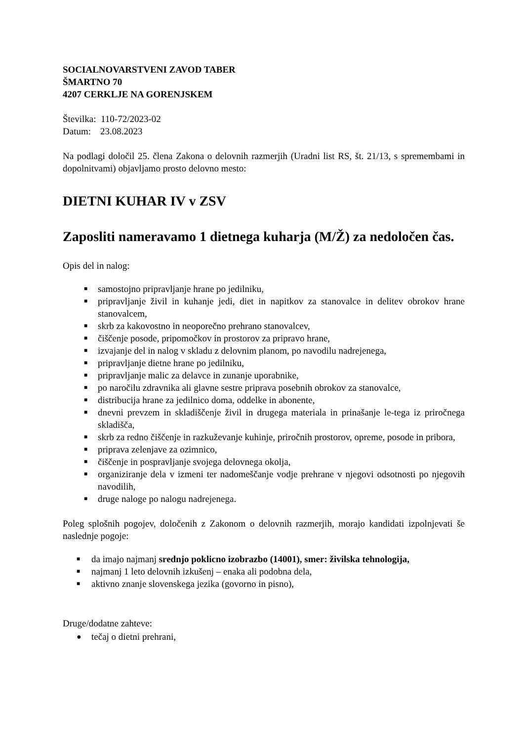SOCIALNOVARSTVENI ZAVOD TABER
ŠMARTNO 70
4207 CERKLJE NA GORENJSKEM
Številka: 110-72/2023-02
Datum: 23.08.2023
Na podlagi določil 25. člena Zakona o delovnih razmerjih (Uradni list RS, št. 21/13, s spremembami in dopolnitvami) objavljamo prosto delovno mesto:
DIETNI KUHAR IV v ZSV
Zaposliti nameravamo 1 dietnega kuharja (M/Ž) za nedoločen čas.
Opis del in nalog:
■ samostojno pripravljanje hrane po jedilniku,
■ pripravljanje živil in kuhanje jedi, diet in napitkov za stanovalce in delitev obrokov hrane stanovalcem,
■ skrb za kakovostno in neoporečno prehrano stanovalcev,
■ čiščenje posode, pripomočkov in prostorov za pripravo hrane,
■ izvajanje del in nalog v skladu z delovnim planom, po navodilu nadrejenega,
■ pripravljanje dietne hrane po jedilniku,
■ pripravljanje malic za delavce in zunanje uporabnike,
■ po naročilu zdravnika ali glavne sestre priprava posebnih obrokov za stanovalce,
■ distribucija hrane za jedilnico doma, oddelke in abonente,
■ dnevni prevzem in skladiščenje živil in drugega materiala in prinašanje le-tega iz priročnega skladišča,
■ skrb za redno čiščenje in razkuževanje kuhinje, priročnih prostorov, opreme, posode in pribora,
■ priprava zelenjave za ozimnico,
■ čiščenje in pospravljanje svojega delovnega okolja,
■ organiziranje dela v izmeni ter nadomeščanje vodje prehrane v njegovi odsotnosti po njegovih navodilih,
■ druge naloge po nalogu nadrejenega.
Poleg splošnih pogojev, določenih z Zakonom o delovnih razmerjih, morajo kandidati izpolnjevati še naslednje pogoje:
■ da imajo najmanj srednjo poklicno izobrazbo (14001), smer: živilska tehnologija,
■ najmanj 1 leto delovnih izkušenj – enaka ali podobna dela,
■ aktivno znanje slovenskega jezika (govorno in pisno),
Druge/dodatne zahteve:
● tečaj o dietni prehrani,